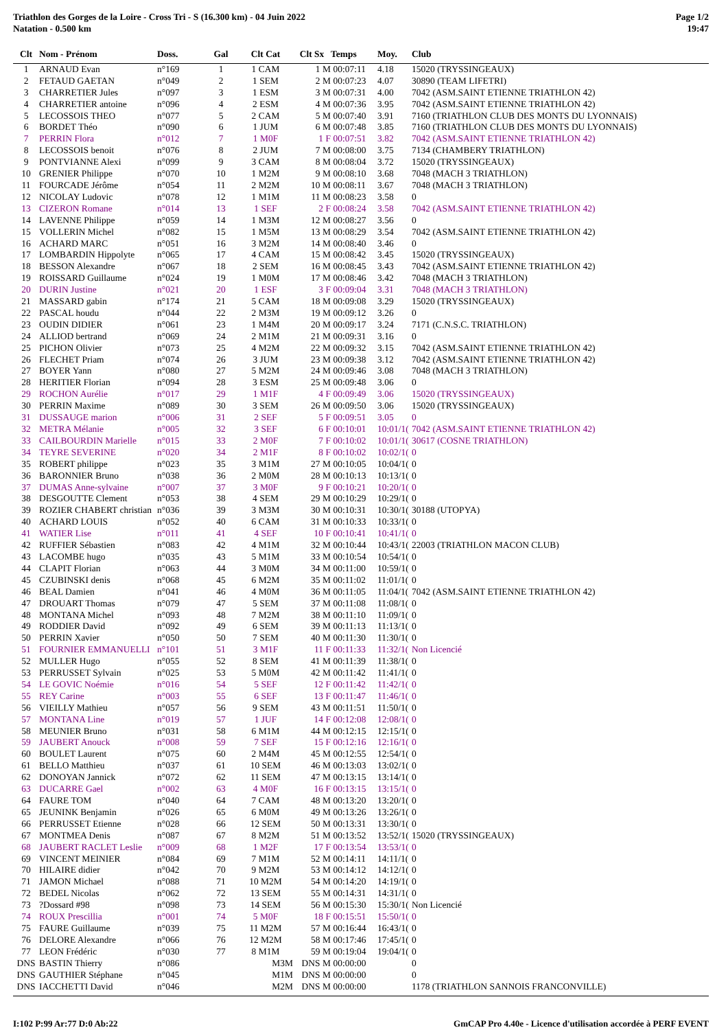Triathlon des Gorges de la Loire - Cross Tri - S (16.300 km) - 04 Juin 2022
Natation - 0.500 km
Page 1/2
19:47
| Clt | Nom - Prénom | Doss. | Gal | Clt Cat | Clt Sx | Temps | Moy. | Club |
| --- | --- | --- | --- | --- | --- | --- | --- | --- |
| 1 | ARNAUD Evan | n°169 | 1 | 1 CAM | 1 M | 00:07:11 | 4.18 | 15020 (TRYSSINGEAUX) |
| 2 | FETAUD GAETAN | n°049 | 2 | 1 SEM | 2 M | 00:07:23 | 4.07 | 30890 (TEAM LIFETRI) |
| 3 | CHARRETIER Jules | n°097 | 3 | 1 ESM | 3 M | 00:07:31 | 4.00 | 7042 (ASM.SAINT ETIENNE TRIATHLON 42) |
| 4 | CHARRETIER antoine | n°096 | 4 | 2 ESM | 4 M | 00:07:36 | 3.95 | 7042 (ASM.SAINT ETIENNE TRIATHLON 42) |
| 5 | LECOSSOIS THEO | n°077 | 5 | 2 CAM | 5 M | 00:07:40 | 3.91 | 7160 (TRIATHLON CLUB DES MONTS DU LYONNAIS) |
| 6 | BORDET Théo | n°090 | 6 | 1 JUM | 6 M | 00:07:48 | 3.85 | 7160 (TRIATHLON CLUB DES MONTS DU LYONNAIS) |
| 7 | PERRIN Flora | n°012 | 7 | 1 M0F | 1 F | 00:07:51 | 3.82 | 7042 (ASM.SAINT ETIENNE TRIATHLON 42) |
| 8 | LECOSSOIS benoit | n°076 | 8 | 2 JUM | 7 M | 00:08:00 | 3.75 | 7134 (CHAMBERY TRIATHLON) |
| 9 | PONTVIANNE Alexi | n°099 | 9 | 3 CAM | 8 M | 00:08:04 | 3.72 | 15020 (TRYSSINGEAUX) |
| 10 | GRENIER Philippe | n°070 | 10 | 1 M2M | 9 M | 00:08:10 | 3.68 | 7048 (MACH 3 TRIATHLON) |
| 11 | FOURCADE Jérôme | n°054 | 11 | 2 M2M | 10 M | 00:08:11 | 3.67 | 7048 (MACH 3 TRIATHLON) |
| 12 | NICOLAY Ludovic | n°078 | 12 | 1 M1M | 11 M | 00:08:23 | 3.58 | 0 |
| 13 | CIZERON Romane | n°014 | 13 | 1 SEF | 2 F | 00:08:24 | 3.58 | 7042 (ASM.SAINT ETIENNE TRIATHLON 42) |
| 14 | LAVENNE Philippe | n°059 | 14 | 1 M3M | 12 M | 00:08:27 | 3.56 | 0 |
| 15 | VOLLERIN Michel | n°082 | 15 | 1 M5M | 13 M | 00:08:29 | 3.54 | 7042 (ASM.SAINT ETIENNE TRIATHLON 42) |
| 16 | ACHARD MARC | n°051 | 16 | 3 M2M | 14 M | 00:08:40 | 3.46 | 0 |
| 17 | LOMBARDIN Hippolyte | n°065 | 17 | 4 CAM | 15 M | 00:08:42 | 3.45 | 15020 (TRYSSINGEAUX) |
| 18 | BESSON Alexandre | n°067 | 18 | 2 SEM | 16 M | 00:08:45 | 3.43 | 7042 (ASM.SAINT ETIENNE TRIATHLON 42) |
| 19 | ROISSARD Guillaume | n°024 | 19 | 1 M0M | 17 M | 00:08:46 | 3.42 | 7048 (MACH 3 TRIATHLON) |
| 20 | DURIN Justine | n°021 | 20 | 1 ESF | 3 F | 00:09:04 | 3.31 | 7048 (MACH 3 TRIATHLON) |
| 21 | MASSARD gabin | n°174 | 21 | 5 CAM | 18 M | 00:09:08 | 3.29 | 15020 (TRYSSINGEAUX) |
| 22 | PASCAL houdu | n°044 | 22 | 2 M3M | 19 M | 00:09:12 | 3.26 | 0 |
| 23 | OUDIN DIDIER | n°061 | 23 | 1 M4M | 20 M | 00:09:17 | 3.24 | 7171 (C.N.S.C. TRIATHLON) |
| 24 | ALLIOD bertrand | n°069 | 24 | 2 M1M | 21 M | 00:09:31 | 3.16 | 0 |
| 25 | PICHON Olivier | n°073 | 25 | 4 M2M | 22 M | 00:09:32 | 3.15 | 7042 (ASM.SAINT ETIENNE TRIATHLON 42) |
| 26 | FLECHET Priam | n°074 | 26 | 3 JUM | 23 M | 00:09:38 | 3.12 | 7042 (ASM.SAINT ETIENNE TRIATHLON 42) |
| 27 | BOYER Yann | n°080 | 27 | 5 M2M | 24 M | 00:09:46 | 3.08 | 7048 (MACH 3 TRIATHLON) |
| 28 | HERITIER Florian | n°094 | 28 | 3 ESM | 25 M | 00:09:48 | 3.06 | 0 |
| 29 | ROCHON Aurélie | n°017 | 29 | 1 M1F | 4 F | 00:09:49 | 3.06 | 15020 (TRYSSINGEAUX) |
| 30 | PERRIN Maxime | n°089 | 30 | 3 SEM | 26 M | 00:09:50 | 3.06 | 15020 (TRYSSINGEAUX) |
| 31 | DUSSAUGE marion | n°006 | 31 | 2 SEF | 5 F | 00:09:51 | 3.05 | 0 |
| 32 | METRA Mélanie | n°005 | 32 | 3 SEF | 6 F | 00:10:01 | 10:01/1( | 7042 (ASM.SAINT ETIENNE TRIATHLON 42) |
| 33 | CAILBOURDIN Marielle | n°015 | 33 | 2 M0F | 7 F | 00:10:02 | 10:01/1( | 30617 (COSNE TRIATHLON) |
| 34 | TEYRE SEVERINE | n°020 | 34 | 2 M1F | 8 F | 00:10:02 | 10:02/1( | 0 |
| 35 | ROBERT philippe | n°023 | 35 | 3 M1M | 27 M | 00:10:05 | 10:04/1( | 0 |
| 36 | BARONNIER Bruno | n°038 | 36 | 2 M0M | 28 M | 00:10:13 | 10:13/1( | 0 |
| 37 | DUMAS Anne-sylvaine | n°007 | 37 | 3 M0F | 9 F | 00:10:21 | 10:20/1( | 0 |
| 38 | DESGOUTTE Clement | n°053 | 38 | 4 SEM | 29 M | 00:10:29 | 10:29/1( | 0 |
| 39 | ROZIER CHABERT christian | n°036 | 39 | 3 M3M | 30 M | 00:10:31 | 10:30/1( | 30188 (UTOPYA) |
| 40 | ACHARD LOUIS | n°052 | 40 | 6 CAM | 31 M | 00:10:33 | 10:33/1( | 0 |
| 41 | WATIER Lise | n°011 | 41 | 4 SEF | 10 F | 00:10:41 | 10:41/1( | 0 |
| 42 | RUFFIER Sébastien | n°083 | 42 | 4 M1M | 32 M | 00:10:44 | 10:43/1( | 22003 (TRIATHLON MACON CLUB) |
| 43 | LACOMBE hugo | n°035 | 43 | 5 M1M | 33 M | 00:10:54 | 10:54/1( | 0 |
| 44 | CLAPIT Florian | n°063 | 44 | 3 M0M | 34 M | 00:11:00 | 10:59/1( | 0 |
| 45 | CZUBINSKI denis | n°068 | 45 | 6 M2M | 35 M | 00:11:02 | 11:01/1( | 0 |
| 46 | BEAL Damien | n°041 | 46 | 4 M0M | 36 M | 00:11:05 | 11:04/1( | 7042 (ASM.SAINT ETIENNE TRIATHLON 42) |
| 47 | DROUART Thomas | n°079 | 47 | 5 SEM | 37 M | 00:11:08 | 11:08/1( | 0 |
| 48 | MONTANA Michel | n°093 | 48 | 7 M2M | 38 M | 00:11:10 | 11:09/1( | 0 |
| 49 | RODDIER David | n°092 | 49 | 6 SEM | 39 M | 00:11:13 | 11:13/1( | 0 |
| 50 | PERRIN Xavier | n°050 | 50 | 7 SEM | 40 M | 00:11:30 | 11:30/1( | 0 |
| 51 | FOURNIER EMMANUELLI | n°101 | 51 | 3 M1F | 11 F | 00:11:33 | 11:32/1( | Non Licencié |
| 52 | MULLER Hugo | n°055 | 52 | 8 SEM | 41 M | 00:11:39 | 11:38/1( | 0 |
| 53 | PERRUSSET Sylvain | n°025 | 53 | 5 M0M | 42 M | 00:11:42 | 11:41/1( | 0 |
| 54 | LE GOVIC Noémie | n°016 | 54 | 5 SEF | 12 F | 00:11:42 | 11:42/1( | 0 |
| 55 | REY Carine | n°003 | 55 | 6 SEF | 13 F | 00:11:47 | 11:46/1( | 0 |
| 56 | VIEILLY Mathieu | n°057 | 56 | 9 SEM | 43 M | 00:11:51 | 11:50/1( | 0 |
| 57 | MONTANA Line | n°019 | 57 | 1 JUF | 14 F | 00:12:08 | 12:08/1( | 0 |
| 58 | MEUNIER Bruno | n°031 | 58 | 6 M1M | 44 M | 00:12:15 | 12:15/1( | 0 |
| 59 | JAUBERT Anouck | n°008 | 59 | 7 SEF | 15 F | 00:12:16 | 12:16/1( | 0 |
| 60 | BOULET Laurent | n°075 | 60 | 2 M4M | 45 M | 00:12:55 | 12:54/1( | 0 |
| 61 | BELLO Matthieu | n°037 | 61 | 10 SEM | 46 M | 00:13:03 | 13:02/1( | 0 |
| 62 | DONOYAN Jannick | n°072 | 62 | 11 SEM | 47 M | 00:13:15 | 13:14/1( | 0 |
| 63 | DUCARRE Gael | n°002 | 63 | 4 M0F | 16 F | 00:13:15 | 13:15/1( | 0 |
| 64 | FAURE TOM | n°040 | 64 | 7 CAM | 48 M | 00:13:20 | 13:20/1( | 0 |
| 65 | JEUNINK Benjamin | n°026 | 65 | 6 M0M | 49 M | 00:13:26 | 13:26/1( | 0 |
| 66 | PERRUSSET Etienne | n°028 | 66 | 12 SEM | 50 M | 00:13:31 | 13:30/1( | 0 |
| 67 | MONTMEA Denis | n°087 | 67 | 8 M2M | 51 M | 00:13:52 | 13:52/1( | 15020 (TRYSSINGEAUX) |
| 68 | JAUBERT RACLET Leslie | n°009 | 68 | 1 M2F | 17 F | 00:13:54 | 13:53/1( | 0 |
| 69 | VINCENT MEINIER | n°084 | 69 | 7 M1M | 52 M | 00:14:11 | 14:11/1( | 0 |
| 70 | HILAIRE didier | n°042 | 70 | 9 M2M | 53 M | 00:14:12 | 14:12/1( | 0 |
| 71 | JAMON Michael | n°088 | 71 | 10 M2M | 54 M | 00:14:20 | 14:19/1( | 0 |
| 72 | BEDEL Nicolas | n°062 | 72 | 13 SEM | 55 M | 00:14:31 | 14:31/1( | 0 |
| 73 | ?Dossard #98 | n°098 | 73 | 14 SEM | 56 M | 00:15:30 | 15:30/1( | Non Licencié |
| 74 | ROUX Prescillia | n°001 | 74 | 5 M0F | 18 F | 00:15:51 | 15:50/1( | 0 |
| 75 | FAURE Guillaume | n°039 | 75 | 11 M2M | 57 M | 00:16:44 | 16:43/1( | 0 |
| 76 | DELORE Alexandre | n°066 | 76 | 12 M2M | 58 M | 00:17:46 | 17:45/1( | 0 |
| 77 | LEON Frédéric | n°030 | 77 | 8 M1M | 59 M | 00:19:04 | 19:04/1( | 0 |
| DNS | BASTIN Thierry | n°086 | | M3M | DNS M | 00:00:00 | | 0 |
| DNS | GAUTHIER Stéphane | n°045 | | M1M | DNS M | 00:00:00 | | 0 |
| DNS | IACCHETTI David | n°046 | | M2M | DNS M | 00:00:00 | | 1178 (TRIATHLON SANNOIS FRANCONVILLE) |
I:102 P:99 Ar:77 D:0 Ab:22 GmCAP Pro 4.40e - Licence d'utilisation accordée à PERF EVENT